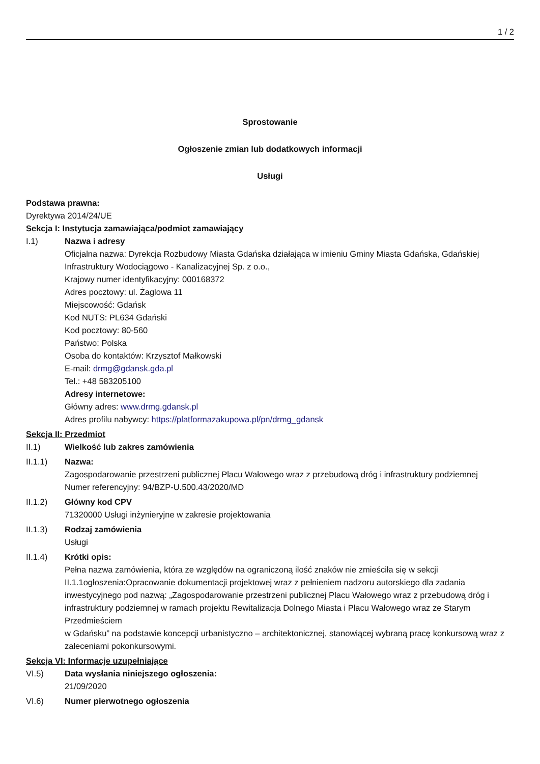1 / 2
Sprostowanie
Ogłoszenie zmian lub dodatkowych informacji
Usługi
Podstawa prawna:
Dyrektywa 2014/24/UE
Sekcja I: Instytucja zamawiająca/podmiot zamawiający
I.1) Nazwa i adresy
Oficjalna nazwa: Dyrekcja Rozbudowy Miasta Gdańska działająca w imieniu Gminy Miasta Gdańska, Gdańskiej Infrastruktury Wodociągowo - Kanalizacyjnej Sp. z o.o.,
Krajowy numer identyfikacyjny: 000168372
Adres pocztowy: ul. Żaglowa 11
Miejscowość: Gdańsk
Kod NUTS: PL634 Gdański
Kod pocztowy: 80-560
Państwo: Polska
Osoba do kontaktów: Krzysztof Małkowski
E-mail: drmg@gdansk.gda.pl
Tel.: +48 583205100
Adresy internetowe:
Główny adres: www.drmg.gdansk.pl
Adres profilu nabywcy: https://platformazakupowa.pl/pn/drmg_gdansk
Sekcja II: Przedmiot
II.1) Wielkość lub zakres zamówienia
II.1.1) Nazwa:
Zagospodarowanie przestrzeni publicznej Placu Wałowego wraz z przebudową dróg i infrastruktury podziemnej
Numer referencyjny: 94/BZP-U.500.43/2020/MD
II.1.2) Główny kod CPV
71320000 Usługi inżynieryjne w zakresie projektowania
II.1.3) Rodzaj zamówienia
Usługi
II.1.4) Krótki opis:
Pełna nazwa zamówienia, która ze względów na ograniczoną ilość znaków nie zmieściła się w sekcji II.1.1ogłoszenia:Opracowanie dokumentacji projektowej wraz z pełnieniem nadzoru autorskiego dla zadania inwestycyjnego pod nazwą: „Zagospodarowanie przestrzeni publicznej Placu Wałowego wraz z przebudową dróg i infrastruktury podziemnej w ramach projektu Rewitalizacja Dolnego Miasta i Placu Wałowego wraz ze Starym Przedmieściem
w Gdańsku” na podstawie koncepcji urbanistyczno – architektonicznej, stanowiącej wybraną pracę konkursową wraz z zaleceniami pokonkursowymi.
Sekcja VI: Informacje uzupełniające
VI.5) Data wysłania niniejszego ogłoszenia:
21/09/2020
VI.6) Numer pierwotnego ogłoszenia